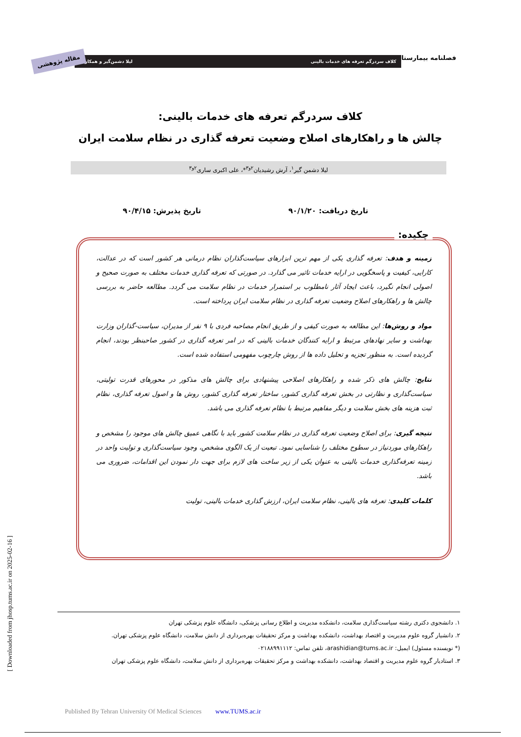فصلنامه بیمارستان کلاف سردرگم تعرفه های خدمات بالینی لیلا دشمن‌گیر و همکاران
مقاله پژوهشی
کلاف سردرگم تعرفه های خدمات بالینی:
چالش ها و راهکارهای اصلاح وضعیت تعرفه گذاری در نظام سلامت ایران
لیلا دشمن گیر<sup>۱</sup>، آرش رشیدیان<sup>۲و۳</sup>*، علی اکبری ساری<sup>۲و۳</sup>
تاریخ دریافت: ۹۰/۱/۲۰ تاریخ پذیرش: ۹۰/۴/۱۵
زمینه و هدف: تعرفه گذاری یکی از مهم ترین ابزارهای سیاست‌گذاران نظام درمانی هر کشور است که در عدالت، کارایی، کیفیت و پاسخگویی در ارایه خدمات تاثیر می گذارد. در صورتی که تعرفه گذاری خدمات مختلف به صورت صحیح و اصولی انجام نگیرد، باعث ایجاد آثار نامطلوب بر استمرار خدمات در نظام سلامت می گردد. مطالعه حاضر به بررسی چالش ها و راهکارهای اصلاح وضعیت تعرفه گذاری در نظام سلامت ایران پرداخته است.
مواد و روش‌ها: این مطالعه به صورت کیفی و از طریق انجام مصاحبه فردی با ۹ نفر از مدیران، سیاست-گذاران وزارت بهداشت و سایر نهادهای مرتبط و ارایه کنندگان خدمات بالینی که در امر تعرفه گذاری در کشور صاحبنظر بودند، انجام گردیده است. به منظور تجزیه و تحلیل داده ها از روش چارچوب مفهومی استفاده شده است.
نتایج: چالش های ذکر شده و راهکارهای اصلاحی پیشنهادی برای چالش های مذکور در محورهای قدرت تولیتی، سیاست‌گذاری و نظارتی در بخش تعرفه گذاری کشور، ساختار تعرفه گذاری کشور، روش ها و اصول تعرفه گذاری، نظام ثبت هزینه های بخش سلامت و دیگر مفاهیم مرتبط با نظام تعرفه گذاری می باشد.
نتیجه گیری: برای اصلاح وضعیت تعرفه گذاری در نظام سلامت کشور باید با نگاهی عمیق چالش های موجود را مشخص و راهکارهای موردنیاز در سطوح مختلف را شناسایی نمود. تبعیت از یک الگوی مشخص، وجود سیاست‌گذاری و تولیت واحد در زمینه تعرفه‌گذاری خدمات بالینی به عنوان یکی از زیر ساخت های لازم برای جهت دار نمودن این اقدامات، ضروری می باشد.
کلمات کلیدی: تعرفه های بالینی، نظام سلامت ایران، ارزش گذاری خدمات بالینی، تولیت
چکیده:
۱. دانشجوی دکتری رشته سیاست‌گذاری سلامت، دانشکده مدیریت و اطلاع رسانی پزشکی، دانشگاه علوم پزشکی تهران
۲. دانشیار گروه علوم مدیریت و اقتصاد بهداشت، دانشکده بهداشت و مرکز تحقیقات بهره‌برداری از دانش سلامت، دانشگاه علوم پزشکی تهران.
(* نویسنده مسئول) ایمیل: arashidian@tums.ac.ir، تلفن تماس: ۰۲۱۸۸۹۹۱۱۱۲
۳. استادیار گروه علوم مدیریت و اقتصاد بهداشت، دانشکده بهداشت و مرکز تحقیقات بهره‌برداری از دانش سلامت، دانشگاه علوم پزشکی تهران
Published By Tehran University Of Medical Sciences www.TUMS.ac.ir
[ Downloaded from jhosp.tums.ac.ir on 2025-02-16 ]